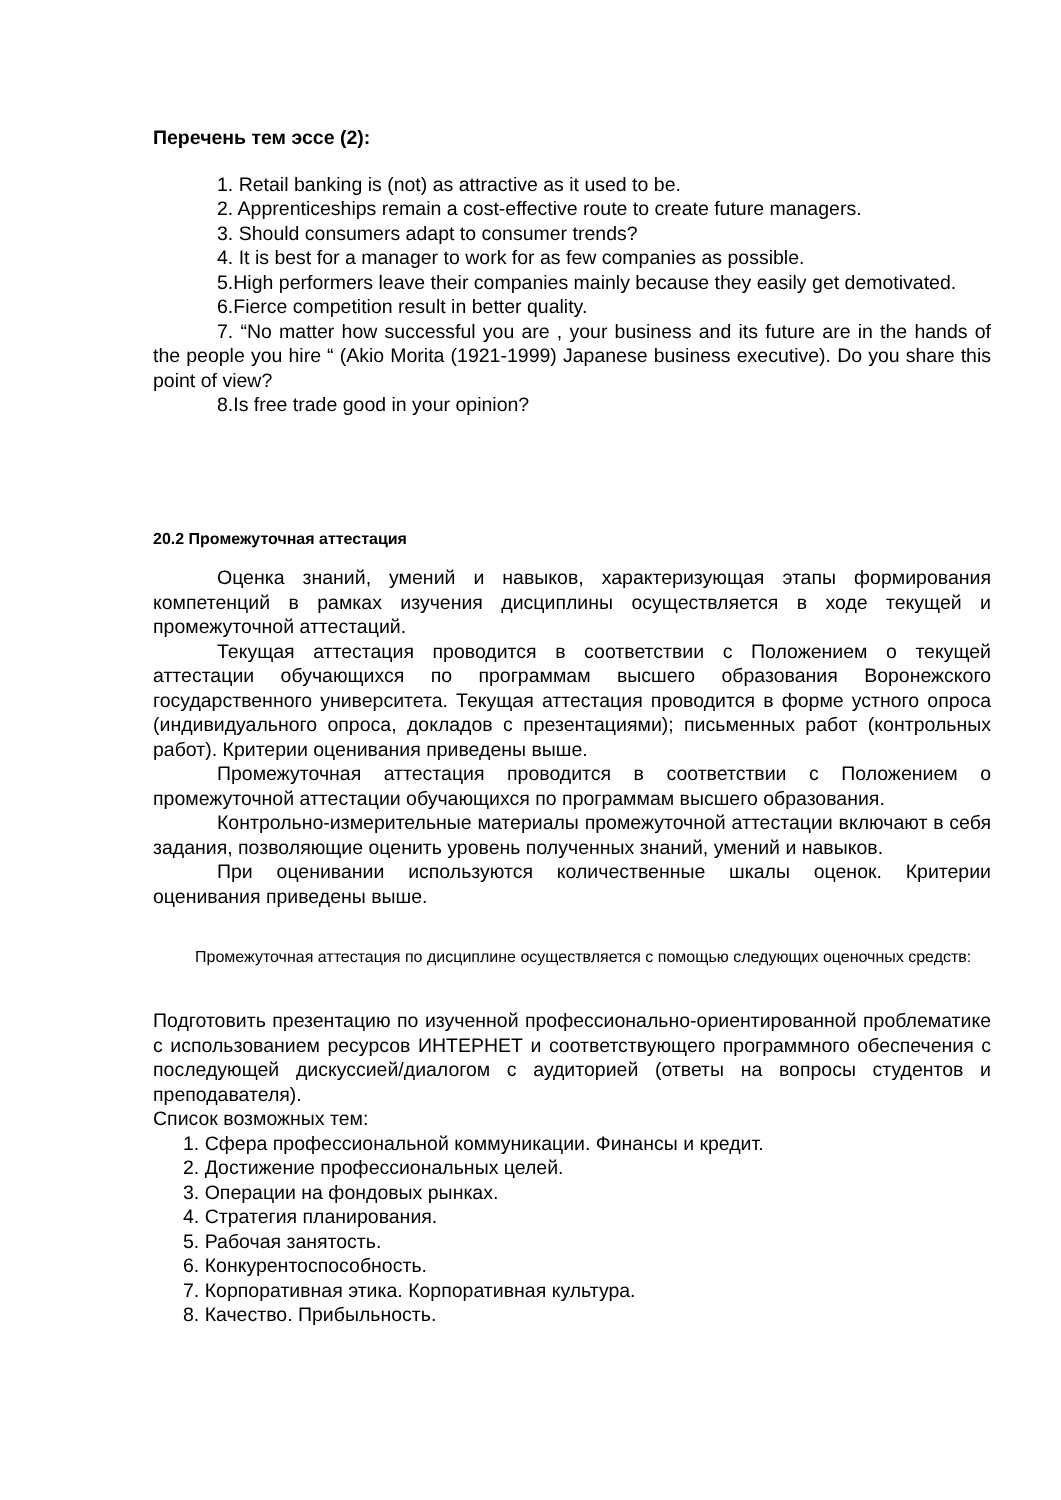Перечень тем эссе (2):
1. Retail banking is (not) as attractive as it used to be.
2. Apprenticeships remain a cost-effective route to create future managers.
3. Should consumers adapt to consumer trends?
4. It is best for a manager to work for as few companies as possible.
5.High performers leave their companies mainly because they easily get demotivated.
6.Fierce competition result in better quality.
7. “No matter how successful you are , your business and its future are in the hands of the people you hire “ (Akio Morita (1921-1999) Japanese business executive). Do you share this point of view?
8.Is free trade good in your opinion?
20.2 Промежуточная аттестация
Оценка знаний, умений и навыков, характеризующая этапы формирования компетенций в рамках изучения дисциплины осуществляется в ходе текущей и промежуточной аттестаций.
Текущая аттестация проводится в соответствии с Положением о текущей аттестации обучающихся по программам высшего образования Воронежского государственного университета. Текущая аттестация проводится в форме устного опроса (индивидуального опроса, докладов с презентациями); письменных работ (контрольных работ). Критерии оценивания приведены выше.
Промежуточная аттестация проводится в соответствии с Положением о промежуточной аттестации обучающихся по программам высшего образования.
Контрольно-измерительные материалы промежуточной аттестации включают в себя задания, позволяющие оценить уровень полученных знаний, умений и навыков.
При оценивании используются количественные шкалы оценок. Критерии оценивания приведены выше.
Промежуточная аттестация по дисциплине осуществляется с помощью следующих оценочных средств:
Подготовить презентацию по изученной профессионально-ориентированной проблематике с использованием ресурсов ИНТЕРНЕТ и соответствующего программного обеспечения с последующей дискуссией/диалогом с аудиторией (ответы на вопросы студентов и преподавателя).
Список возможных тем:
1. Сфера профессиональной коммуникации. Финансы и кредит.
2. Достижение профессиональных целей.
3. Операции на фондовых рынках.
4. Стратегия планирования.
5. Рабочая занятость.
6. Конкурентоспособность.
7. Корпоративная этика. Корпоративная культура.
8. Качество. Прибыльность.